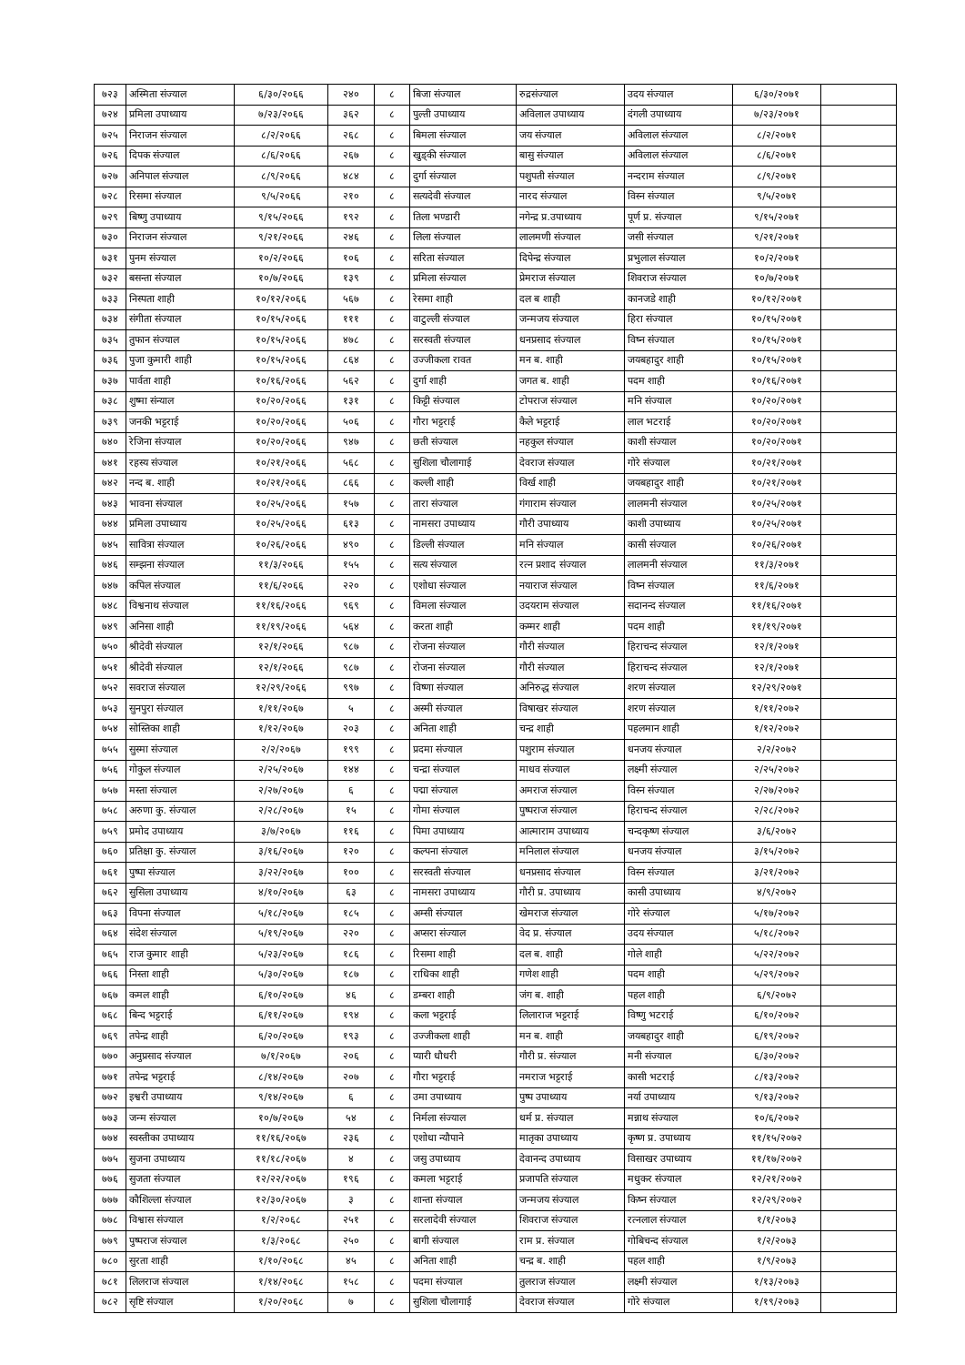| ७२३ | अस्मिता संज्याल | ६/३०/२०६६ | २४० | ८ | बिजा संज्याल | रुद्रसंज्याल | उदय संज्याल | ६/३०/२०७१ | |
| ७२४ | प्रमिला उपाध्याय | ७/२३/२०६६ | ३६२ | ८ | पुल्ती उपाध्याय | अविलाल उपाध्याय | दंगली उपाध्याय | ७/२३/२०७१ | |
| ७२५ | निराजन संज्याल | ८/२/२०६६ | २६८ | ८ | बिमला संज्याल | जय संज्याल | अविलाल संज्याल | ८/२/२०७१ | |
| ७२६ | दिपक संज्याल | ८/६/२०६६ | २६७ | ८ | खुड्की संज्याल | बासु संज्याल | अविलाल संज्याल | ८/६/२०७१ | |
| ७२७ | अनिपाल संज्याल | ८/९/२०६६ | ४८४ | ८ | दुर्गा संज्याल | पशुपती संज्याल | नन्दराम संज्याल | ८/९/२०७१ | |
| ७२८ | रिसमा संज्याल | ९/५/२०६६ | २१० | ८ | सत्यदेवी संज्याल | नारद संज्याल | विस्न संज्याल | ९/५/२०७१ | |
| ७२९ | बिष्णु उपाध्याय | ९/१५/२०६६ | १९२ | ८ | तिला भण्डारी | नगेन्द्र प्र.उपाध्याय | पूर्ण प्र. संज्याल | ९/१५/२०७१ | |
| ७३० | निराजन संज्याल | ९/२१/२०६६ | २४६ | ८ | लिला संज्याल | लालमणी संज्याल | जसी संज्याल | ९/२१/२०७१ | |
| ७३१ | पुनम संज्याल | १०/२/२०६६ | १०६ | ८ | सरिता संज्याल | दिपेन्द्र संज्याल | प्रभुलाल संज्याल | १०/२/२०७१ | |
| ७३२ | बसन्ता संज्याल | १०/७/२०६६ | १३९ | ८ | प्रमिला संज्याल | प्रेमराज संज्याल | शिवराज संज्याल | १०/७/२०७१ | |
| ७३३ | निस्पता शाही | १०/१२/२०६६ | ५६७ | ८ | रेसमा शाही | दल ब शाही | कानजडे शाही | १०/१२/२०७१ | |
| ७३४ | संगीता संज्याल | १०/१५/२०६६ | १११ | ८ | वाटुल्ली संज्याल | जन्मजय संज्याल | हिरा संज्याल | १०/१५/२०७१ | |
| ७३५ | तुफान संज्याल | १०/१५/२०६६ | ४७८ | ८ | सरस्वती संज्याल | धनप्रसाद संज्याल | विष्न संज्याल | १०/१५/२०७१ | |
| ७३६ | पुजा कुमारी शाही | १०/१५/२०६६ | ८६४ | ८ | उज्जीकला रावत | मन ब. शाही | जयबहादुर शाही | १०/१५/२०७१ | |
| ७३७ | पार्वता शाही | १०/१६/२०६६ | ५६२ | ८ | दुर्गा शाही | जगत ब. शाही | पदम शाही | १०/१६/२०७१ | |
| ७३८ | शुष्मा संन्याल | १०/२०/२०६६ | १३१ | ८ | किट्टी संज्याल | टोपराज संज्याल | मनि संज्याल | १०/२०/२०७१ | |
| ७३९ | जनकी भट्टराई | १०/२०/२०६६ | ५०६ | ८ | गौरा भट्टराई | कैले भट्टराई | लाल भटराई | १०/२०/२०७१ | |
| ७४० | रेजिना संज्याल | १०/२०/२०६६ | ९४७ | ८ | छती संज्याल | नहकुल संज्याल | काशी संज्याल | १०/२०/२०७१ | |
| ७४१ | रहस्य संज्याल | १०/२१/२०६६ | ५६८ | ८ | सुशिला चौलागाई | देवराज संज्याल | गोरे संज्याल | १०/२१/२०७१ | |
| ७४२ | नन्द ब. शाही | १०/२१/२०६६ | ८६६ | ८ | कल्ली शाही | विर्ख शाही | जयबहादुर शाही | १०/२१/२०७१ | |
| ७४३ | भावना संज्याल | १०/२५/२०६६ | १५७ | ८ | तारा संज्याल | गंगाराम संज्याल | लालमनी संज्याल | १०/२५/२०७१ | |
| ७४४ | प्रमिला उपाध्याय | १०/२५/२०६६ | ६१३ | ८ | नामसरा उपाध्याय | गौरी उपाध्याय | काशी उपाध्याय | १०/२५/२०७१ | |
| ७४५ | सावित्रा संज्याल | १०/२६/२०६६ | ४९० | ८ | डिल्ली संज्याल | मनि संज्याल | कासी संज्याल | १०/२६/२०७१ | |
| ७४६ | सम्झना संज्याल | ११/३/२०६६ | १५५ | ८ | सत्य संज्याल | रत्न प्रशाद संज्याल | लालमनी संज्याल | ११/३/२०७१ | |
| ७४७ | कपिल संज्याल | ११/६/२०६६ | २२० | ८ | एशोधा संज्याल | नयाराज संज्याल | विष्न संज्याल | ११/६/२०७१ | |
| ७४८ | विश्वनाथ संज्याल | ११/१६/२०६६ | ९६९ | ८ | विमला संज्याल | उदयराम संज्याल | सदानन्द संज्याल | ११/१६/२०७१ | |
| ७४९ | अनिसा शाही | ११/१९/२०६६ | ५६४ | ८ | करता शाही | कम्मर शाही | पदम शाही | ११/१९/२०७१ | |
| ७५० | श्रीदेवी संज्याल | १२/१/२०६६ | ९८७ | ८ | रोजना संज्याल | गौरी संज्याल | हिराचन्द संज्याल | १२/१/२०७१ | |
| ७५१ | श्रीदेवी संज्याल | १२/१/२०६६ | ९८७ | ८ | रोजना संज्याल | गौरी संज्याल | हिराचन्द संज्याल | १२/१/२०७१ | |
| ७५२ | सवराज संज्याल | १२/२९/२०६६ | ९९७ | ८ | विष्णा संज्याल | अनिरुद्ध संज्याल | शरण संज्याल | १२/२९/२०७१ | |
| ७५३ | सुनपुरा संज्याल | १/११/२०६७ | ५ | ८ | अस्मी संज्याल | विषाखर संज्याल | शरण संज्याल | १/११/२०७२ | |
| ७५४ | सोस्तिका शाही | १/१२/२०६७ | २०३ | ८ | अनिता शाही | चन्द्र शाही | पहलमान शाही | १/१२/२०७२ | |
| ७५५ | सुस्मा संज्याल | २/२/२०६७ | १९९ | ८ | प्रदमा संज्याल | पशुराम संज्याल | धनजय संज्याल | २/२/२०७२ | |
| ७५६ | गोकुल संज्याल | २/२५/२०६७ | १४४ | ८ | चन्द्रा संज्याल | माधव संज्याल | लक्ष्मी संज्याल | २/२५/२०७२ | |
| ७५७ | मस्ता संज्याल | २/२७/२०६७ | ६ | ८ | पद्मा संज्याल | अमराज संज्याल | विस्न संज्याल | २/२७/२०७२ | |
| ७५८ | अरुणा कु. संज्याल | २/२८/२०६७ | १५ | ८ | गोमा संज्याल | पुष्पराज संज्याल | हिराचन्द संज्याल | २/२८/२०७२ | |
| ७५९ | प्रमोद उपाध्याय | ३/७/२०६७ | ११६ | ८ | पिमा उपाध्याय | आत्माराम उपाध्याय | चन्दकृष्ण संज्याल | ३/६/२०७२ | |
| ७६० | प्रतिक्षा कु. संज्याल | ३/१६/२०६७ | १२० | ८ | कल्पना संज्याल | मनिलाल संज्याल | धनजय संज्याल | ३/१५/२०७२ | |
| ७६१ | पुष्पा संज्याल | ३/२२/२०६७ | १०० | ८ | सरस्वती संज्याल | धनप्रसाद संज्याल | विस्न संज्याल | ३/२१/२०७२ | |
| ७६२ | सुसिला उपाध्याय | ४/१०/२०६७ | ६३ | ८ | नामसरा उपाध्याय | गौरी प्र. उपाध्याय | कासी उपाध्याय | ४/९/२०७२ | |
| ७६३ | विपना संज्याल | ५/१८/२०६७ | १८५ | ८ | अम्सी संज्याल | खेमराज संज्याल | गोरे संज्याल | ५/१७/२०७२ | |
| ७६४ | संदेश संज्याल | ५/१९/२०६७ | २२० | ८ | अप्सरा संज्याल | वेद प्र. संज्याल | उदय संज्याल | ५/१८/२०७२ | |
| ७६५ | राज कुमार शाही | ५/२३/२०६७ | १८६ | ८ | रिसमा शाही | दल ब. शाही | गोले शाही | ५/२२/२०७२ | |
| ७६६ | निस्ता शाही | ५/३०/२०६७ | १८७ | ८ | राधिका शाही | गणेश शाही | पदम शाही | ५/२९/२०७२ | |
| ७६७ | कमल शाही | ६/१०/२०६७ | ४६ | ८ | डम्बरा शाही | जंग ब. शाही | पहल शाही | ६/९/२०७२ | |
| ७६८ | बिन्द भट्टराई | ६/११/२०६७ | १९४ | ८ | कला भट्टराई | लिलाराज भट्टराई | विष्णु भटराई | ६/१०/२०७२ | |
| ७६९ | तपेन्द्र शाही | ६/२०/२०६७ | १९३ | ८ | उज्जीकला शाही | मन ब. शाही | जयबहादुर शाही | ६/१९/२०७२ | |
| ७७० | अनुप्रसाद संज्याल | ७/१/२०६७ | २०६ | ८ | प्यारी धौधरी | गौरी प्र. संज्याल | मनी संज्याल | ६/३०/२०७२ | |
| ७७१ | तपेन्द्र भट्टराई | ८/१४/२०६७ | २०७ | ८ | गौरा भट्टराई | नमराज भट्टराई | कासी भटराई | ८/१३/२०७२ | |
| ७७२ | इश्वरी उपाध्याय | ९/१४/२०६७ | ६ | ८ | उमा उपाध्याय | पुष्प उपाध्याय | नर्या उपाध्याय | ९/१३/२०७२ | |
| ७७३ | जन्म संज्याल | १०/७/२०६७ | ५४ | ८ | निर्मला संज्याल | धर्म प्र. संज्याल | मन्नाथ संज्याल | १०/६/२०७२ | |
| ७७४ | स्वस्तीका उपाध्याय | ११/१६/२०६७ | २३६ | ८ | एशोधा न्यौपाने | मातृका उपाध्याय | कृष्ण प्र. उपाध्याय | ११/१५/२०७२ | |
| ७७५ | सुजना उपाध्याय | ११/१८/२०६७ | ४ | ८ | जसु उपाध्याय | देवानन्द उपाध्याय | विसाखर उपाध्याय | ११/१७/२०७२ | |
| ७७६ | सुजता संज्याल | १२/२२/२०६७ | १९६ | ८ | कमला भट्टराई | प्रजापति संज्याल | मधुकर संज्याल | १२/२१/२०७२ | |
| ७७७ | कौशिल्ला संज्याल | १२/३०/२०६७ | ३ | ८ | शान्ता संज्याल | जन्मजय संज्याल | किष्न संज्याल | १२/२९/२०७२ | |
| ७७८ | विश्वास संज्याल | १/२/२०६८ | २५१ | ८ | सरलादेवी संज्याल | शिवराज संज्याल | रत्नलाल संज्याल | १/१/२०७३ | |
| ७७९ | पुष्पराज संज्याल | १/३/२०६८ | २५० | ८ | बागी संज्याल | राम प्र. संज्याल | गोबिचन्द संज्याल | १/२/२०७३ | |
| ७८० | सुरता शाही | १/१०/२०६८ | ४५ | ८ | अनिता शाही | चन्द्र ब. शाही | पहल शाही | १/९/२०७३ | |
| ७८१ | लिलराज संज्याल | १/१४/२०६८ | १५८ | ८ | पदमा संज्याल | तुलराज संज्याल | लक्ष्मी संज्याल | १/१३/२०७३ | |
| ७८२ | सृष्टि संज्याल | १/२०/२०६८ | ७ | ८ | सुशिला चौलागाई | देवराज संज्याल | गोरे संज्याल | १/१९/२०७३ | |